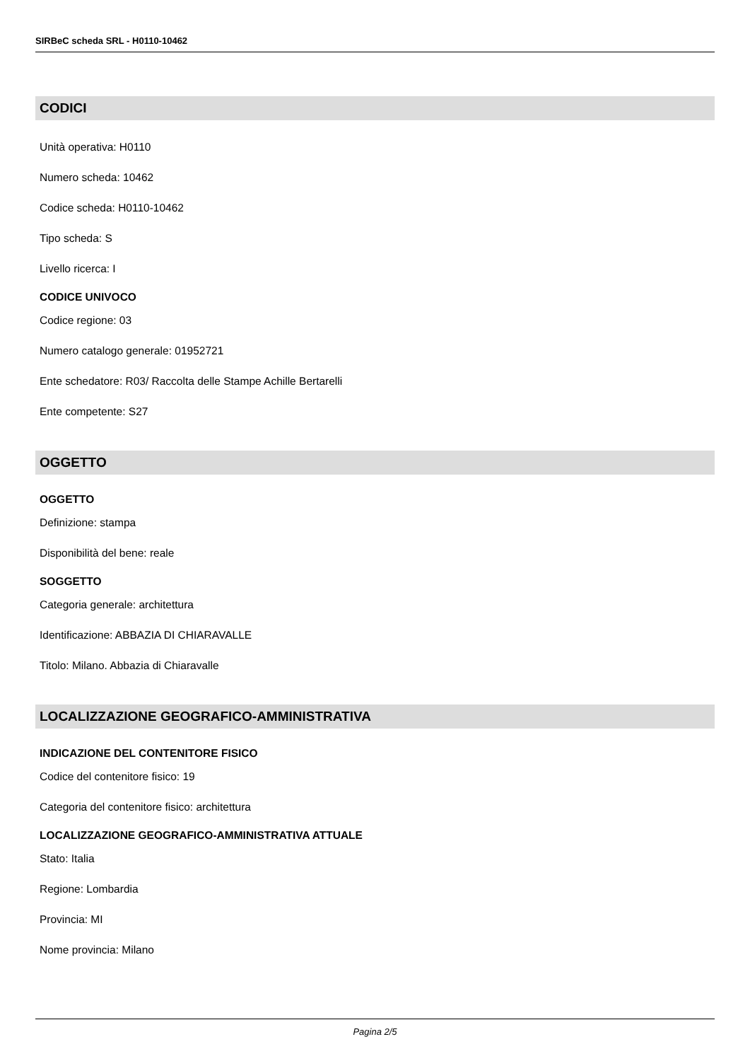SIRBeC scheda SRL - H0110-10462
CODICI
Unità operativa: H0110
Numero scheda: 10462
Codice scheda: H0110-10462
Tipo scheda: S
Livello ricerca: I
CODICE UNIVOCO
Codice regione: 03
Numero catalogo generale: 01952721
Ente schedatore: R03/ Raccolta delle Stampe Achille Bertarelli
Ente competente: S27
OGGETTO
OGGETTO
Definizione: stampa
Disponibilità del bene: reale
SOGGETTO
Categoria generale: architettura
Identificazione: ABBAZIA DI CHIARAVALLE
Titolo: Milano. Abbazia di Chiaravalle
LOCALIZZAZIONE GEOGRAFICO-AMMINISTRATIVA
INDICAZIONE DEL CONTENITORE FISICO
Codice del contenitore fisico: 19
Categoria del contenitore fisico: architettura
LOCALIZZAZIONE GEOGRAFICO-AMMINISTRATIVA ATTUALE
Stato: Italia
Regione: Lombardia
Provincia: MI
Nome provincia: Milano
Pagina 2/5